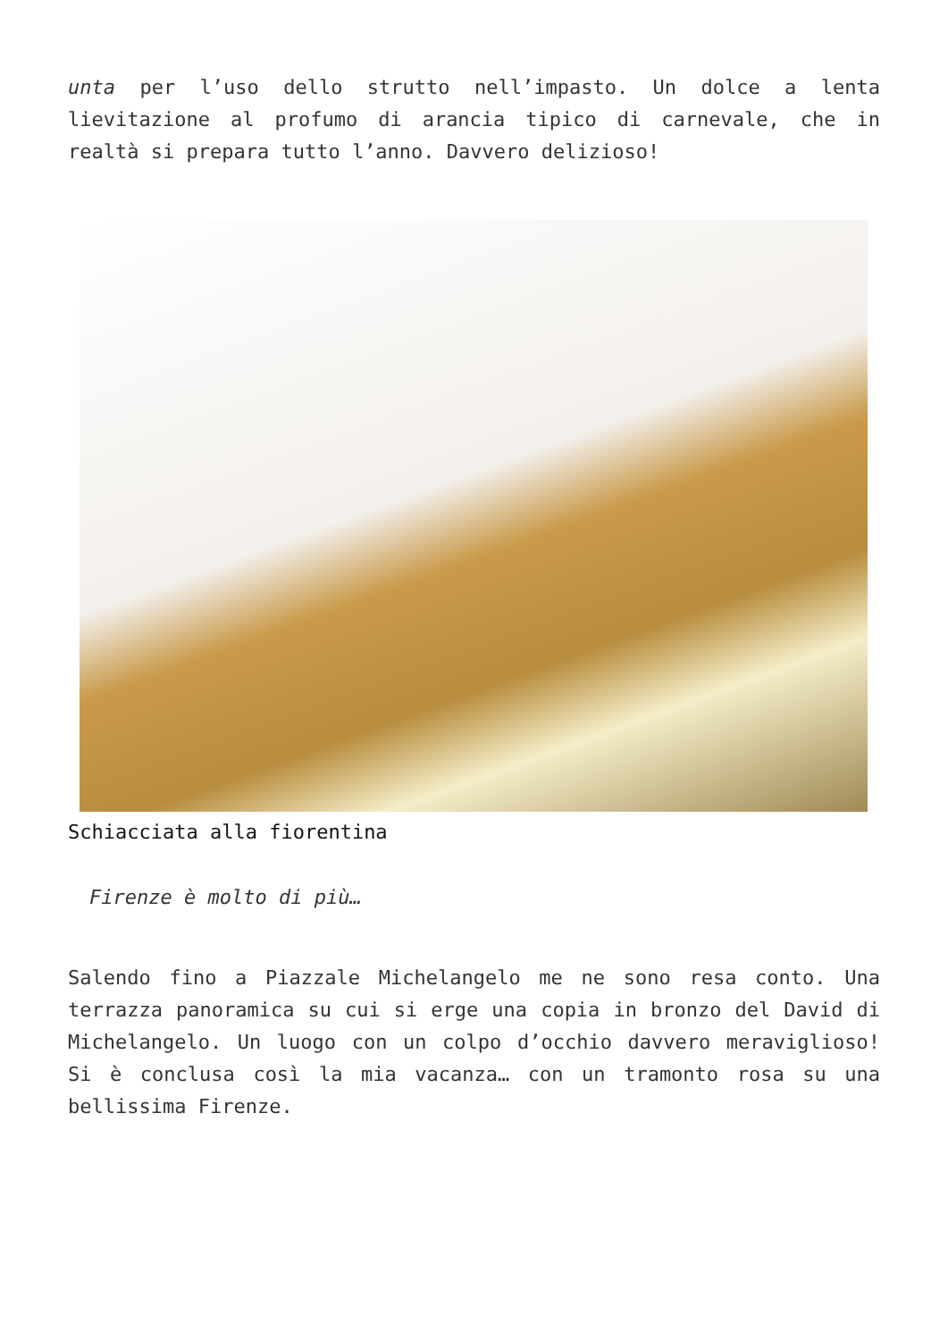unta per l’uso dello strutto nell’impasto. Un dolce a lenta lievitazione al profumo di arancia tipico di carnevale, che in realtà si prepara tutto l’anno. Davvero delizioso!
Schiacciata alla fiorentina
Firenze è molto di più…
Salendo fino a Piazzale Michelangelo me ne sono resa conto. Una terrazza panoramica su cui si erge una copia in bronzo del David di Michelangelo. Un luogo con un colpo d’occhio davvero meraviglioso! Si è conclusa così la mia vacanza… con un tramonto rosa su una bellissima Firenze.